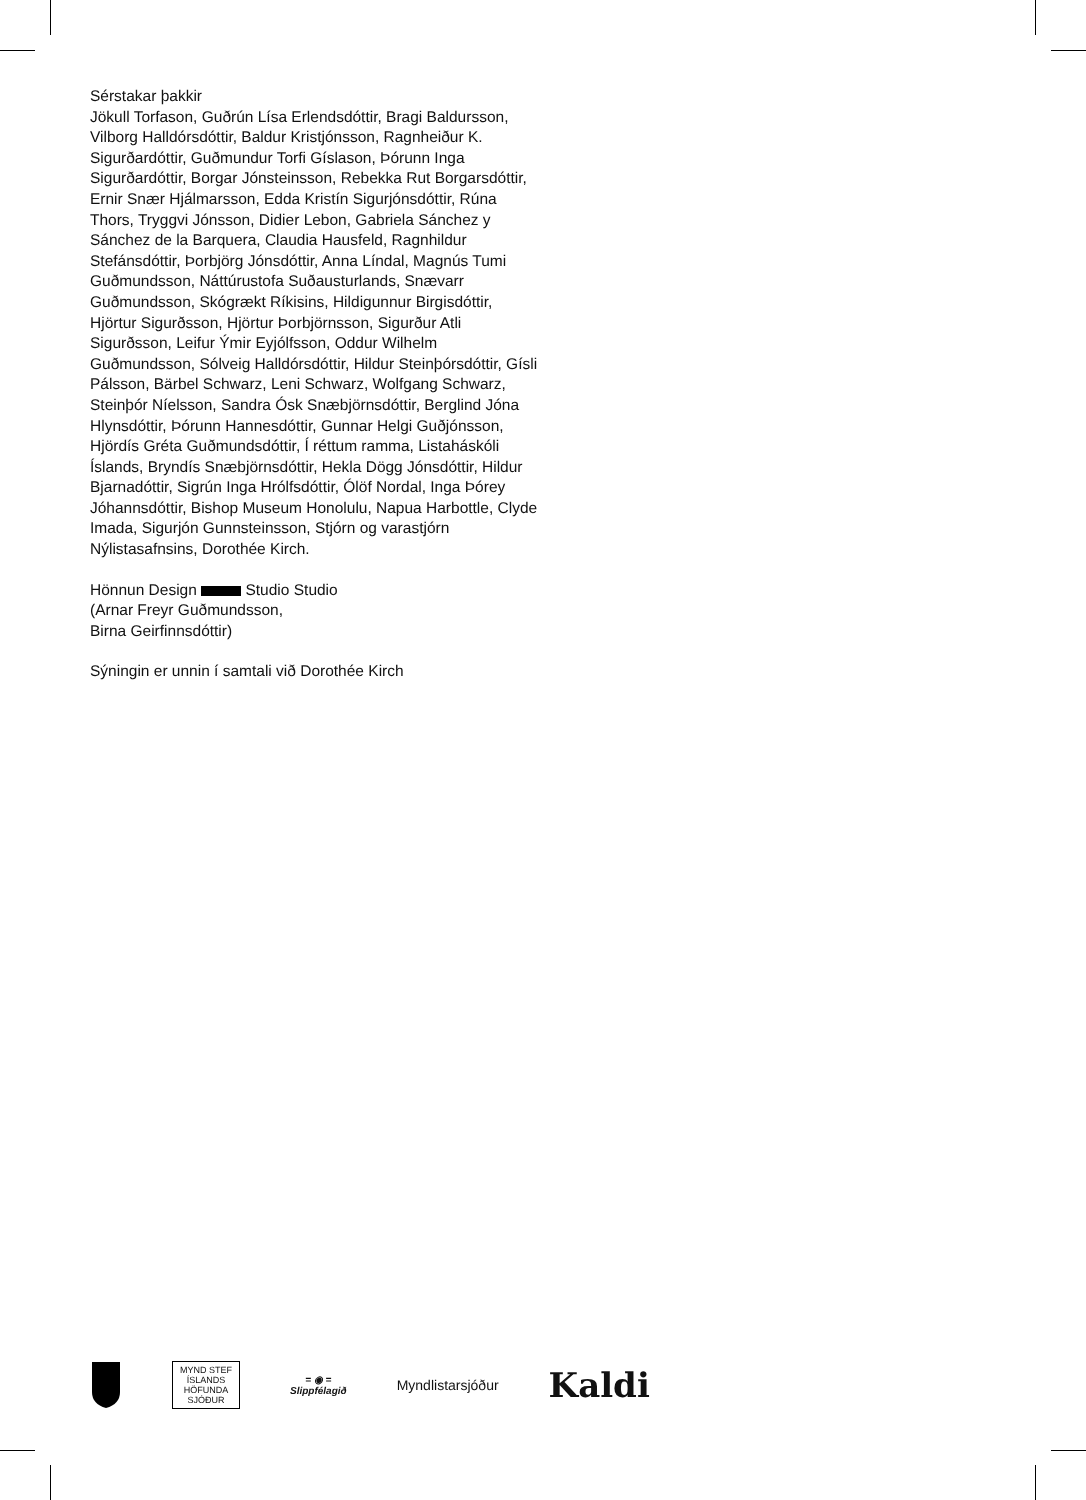Sérstakar þakkir
Jökull Torfason, Guðrún Lísa Erlendsdóttir, Bragi Baldursson, Vilborg Halldórsdóttir, Baldur Kristjónsson, Ragnheiður K. Sigurðardóttir, Guðmundur Torfi Gíslason, Þórunn Inga Sigurðardóttir, Borgar Jónsteinsson, Rebekka Rut Borgarsdóttir, Ernir Snær Hjálmarsson, Edda Kristín Sigurjónsdóttir, Rúna Thors, Tryggvi Jónsson, Didier Lebon, Gabriela Sánchez y Sánchez de la Barquera, Claudia Hausfeld, Ragnhildur Stefánsdóttir, Þorbjörg Jónsdóttir, Anna Líndal, Magnús Tumi Guðmundsson, Náttúrustofa Suðausturlands, Snævarr Guðmundsson, Skógrækt Ríkisins, Hildigunnur Birgisdóttir, Hjörtur Sigurðsson, Hjörtur Þorbjörnsson, Sigurður Atli Sigurðsson, Leifur Ýmir Eyjólfsson, Oddur Wilhelm Guðmundsson, Sólveig Halldórsdóttir, Hildur Steinþórsdóttir, Gísli Pálsson, Bärbel Schwarz, Leni Schwarz, Wolfgang Schwarz, Steinþór Níelsson, Sandra Ósk Snæbjörnsdóttir, Berglind Jóna Hlynsdóttir, Þórunn Hannesdóttir, Gunnar Helgi Guðjónsson, Hjördís Gréta Guðmundsdóttir, Í réttum ramma, Listaháskóli Íslands, Bryndís Snæbjörnsdóttir, Hekla Dögg Jónsdóttir, Hildur Bjarnadóttir, Sigrún Inga Hrólfsdóttir, Ólöf Nordal, Inga Þórey Jóhannsdóttir, Bishop Museum Honolulu, Napua Harbottle, Clyde Imada, Sigurjón Gunnsteinsson, Stjórn og varastjórn Nýlistasafnsins, Dorothée Kirch.
Hönnun Design Studio Studio
(Arnar Freyr Guðmundsson,
Birna Geirfinnsdóttir)
Sýningin er unnin í samtali við Dorothée Kirch
MYND STEF
ÍSLANDS HÖFUNDA SJÓÐUR
= ◉ =
Slippfélagið
Myndlistarsjóður
Kaldi